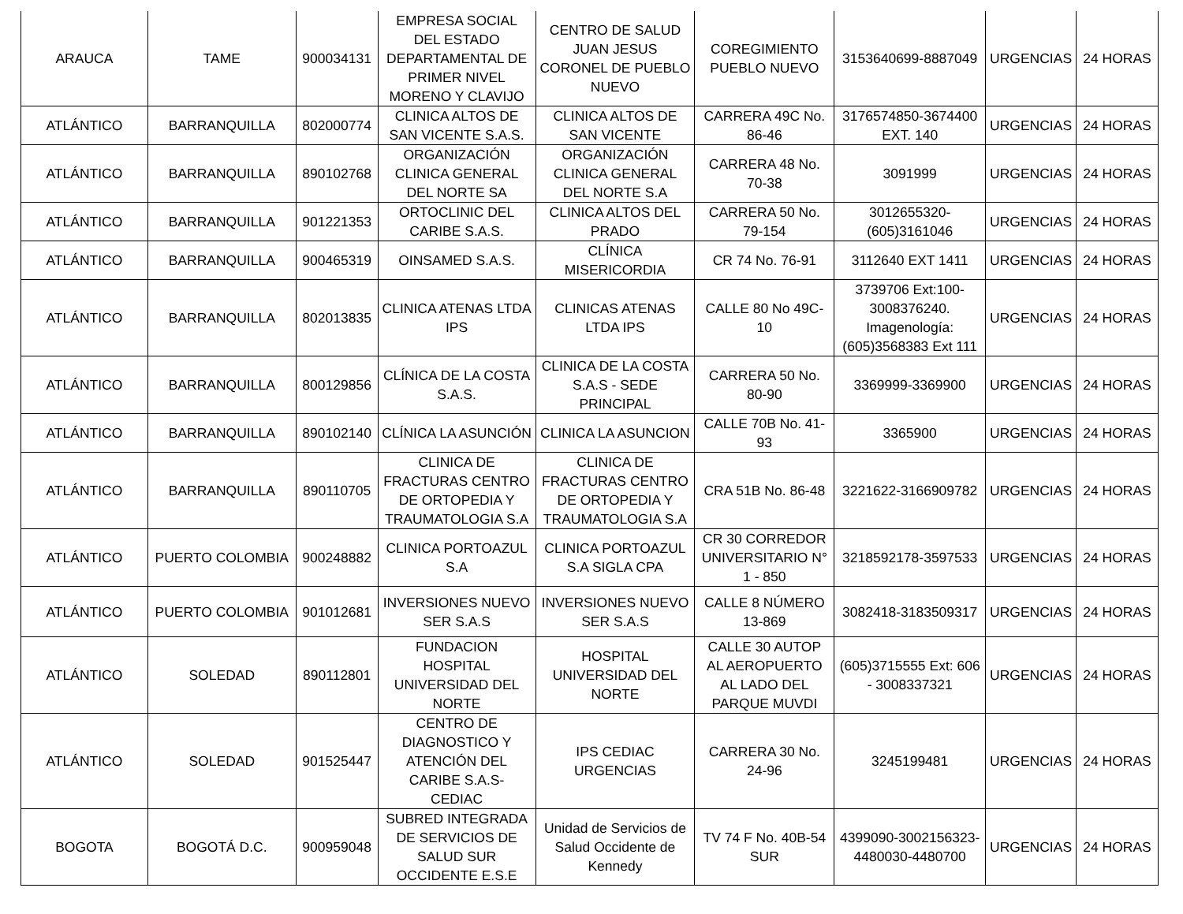| ARAUCA | TAME | 900034131 | EMPRESA SOCIAL DEL ESTADO DEPARTAMENTAL DE PRIMER NIVEL MORENO Y CLAVIJO | CENTRO DE SALUD JUAN JESUS CORONEL DE PUEBLO NUEVO | COREGIMIENTO PUEBLO NUEVO | 3153640699-8887049 | URGENCIAS | 24 HORAS |
| ATLÁNTICO | BARRANQUILLA | 802000774 | CLINICA ALTOS DE SAN VICENTE S.A.S. | CLINICA ALTOS DE SAN VICENTE | CARRERA 49C No. 86-46 | 3176574850-3674400 EXT. 140 | URGENCIAS | 24 HORAS |
| ATLÁNTICO | BARRANQUILLA | 890102768 | ORGANIZACIÓN CLINICA GENERAL DEL NORTE SA | ORGANIZACIÓN CLINICA GENERAL DEL NORTE S.A | CARRERA 48 No. 70-38 | 3091999 | URGENCIAS | 24 HORAS |
| ATLÁNTICO | BARRANQUILLA | 901221353 | ORTOCLINIC DEL CARIBE S.A.S. | CLINICA ALTOS DEL PRADO | CARRERA 50 No. 79-154 | 3012655320-(605)3161046 | URGENCIAS | 24 HORAS |
| ATLÁNTICO | BARRANQUILLA | 900465319 | OINSAMED S.A.S. | CLÍNICA MISERICORDIA | CR 74 No. 76-91 | 3112640 EXT 1411 | URGENCIAS | 24 HORAS |
| ATLÁNTICO | BARRANQUILLA | 802013835 | CLINICA ATENAS LTDA IPS | CLINICAS ATENAS LTDA IPS | CALLE 80 No 49C-10 | 3739706 Ext:100-3008376240. Imagenología: (605)3568383 Ext 111 | URGENCIAS | 24 HORAS |
| ATLÁNTICO | BARRANQUILLA | 800129856 | CLÍNICA DE LA COSTA S.A.S. | CLINICA DE LA COSTA S.A.S - SEDE PRINCIPAL | CARRERA 50 No. 80-90 | 3369999-3369900 | URGENCIAS | 24 HORAS |
| ATLÁNTICO | BARRANQUILLA | 890102140 | CLÍNICA LA ASUNCIÓN | CLINICA LA ASUNCION | CALLE 70B No. 41-93 | 3365900 | URGENCIAS | 24 HORAS |
| ATLÁNTICO | BARRANQUILLA | 890110705 | CLINICA DE FRACTURAS CENTRO DE ORTOPEDIA Y TRAUMATOLOGIA S.A | CLINICA DE FRACTURAS CENTRO DE ORTOPEDIA Y TRAUMATOLOGIA S.A | CRA 51B No. 86-48 | 3221622-3166909782 | URGENCIAS | 24 HORAS |
| ATLÁNTICO | PUERTO COLOMBIA | 900248882 | CLINICA PORTOAZUL S.A | CLINICA PORTOAZUL S.A SIGLA CPA | CR 30 CORREDOR UNIVERSITARIO N° 1 - 850 | 3218592178-3597533 | URGENCIAS | 24 HORAS |
| ATLÁNTICO | PUERTO COLOMBIA | 901012681 | INVERSIONES NUEVO SER S.A.S | INVERSIONES NUEVO SER S.A.S | CALLE 8 NÚMERO 13-869 | 3082418-3183509317 | URGENCIAS | 24 HORAS |
| ATLÁNTICO | SOLEDAD | 890112801 | FUNDACION HOSPITAL UNIVERSIDAD DEL NORTE | HOSPITAL UNIVERSIDAD DEL NORTE | CALLE 30 AUTOP AL AEROPUERTO AL LADO DEL PARQUE MUVDI | (605)3715555 Ext: 606 - 3008337321 | URGENCIAS | 24 HORAS |
| ATLÁNTICO | SOLEDAD | 901525447 | CENTRO DE DIAGNOSTICO Y ATENCIÓN DEL CARIBE S.A.S- CEDIAC | IPS CEDIAC URGENCIAS | CARRERA 30 No. 24-96 | 3245199481 | URGENCIAS | 24 HORAS |
| BOGOTA | BOGOTÁ D.C. | 900959048 | SUBRED INTEGRADA DE SERVICIOS DE SALUD SUR OCCIDENTE E.S.E | Unidad de Servicios de Salud Occidente de Kennedy | TV 74 F No. 40B-54 SUR | 4399090-3002156323-4480030-4480700 | URGENCIAS | 24 HORAS |